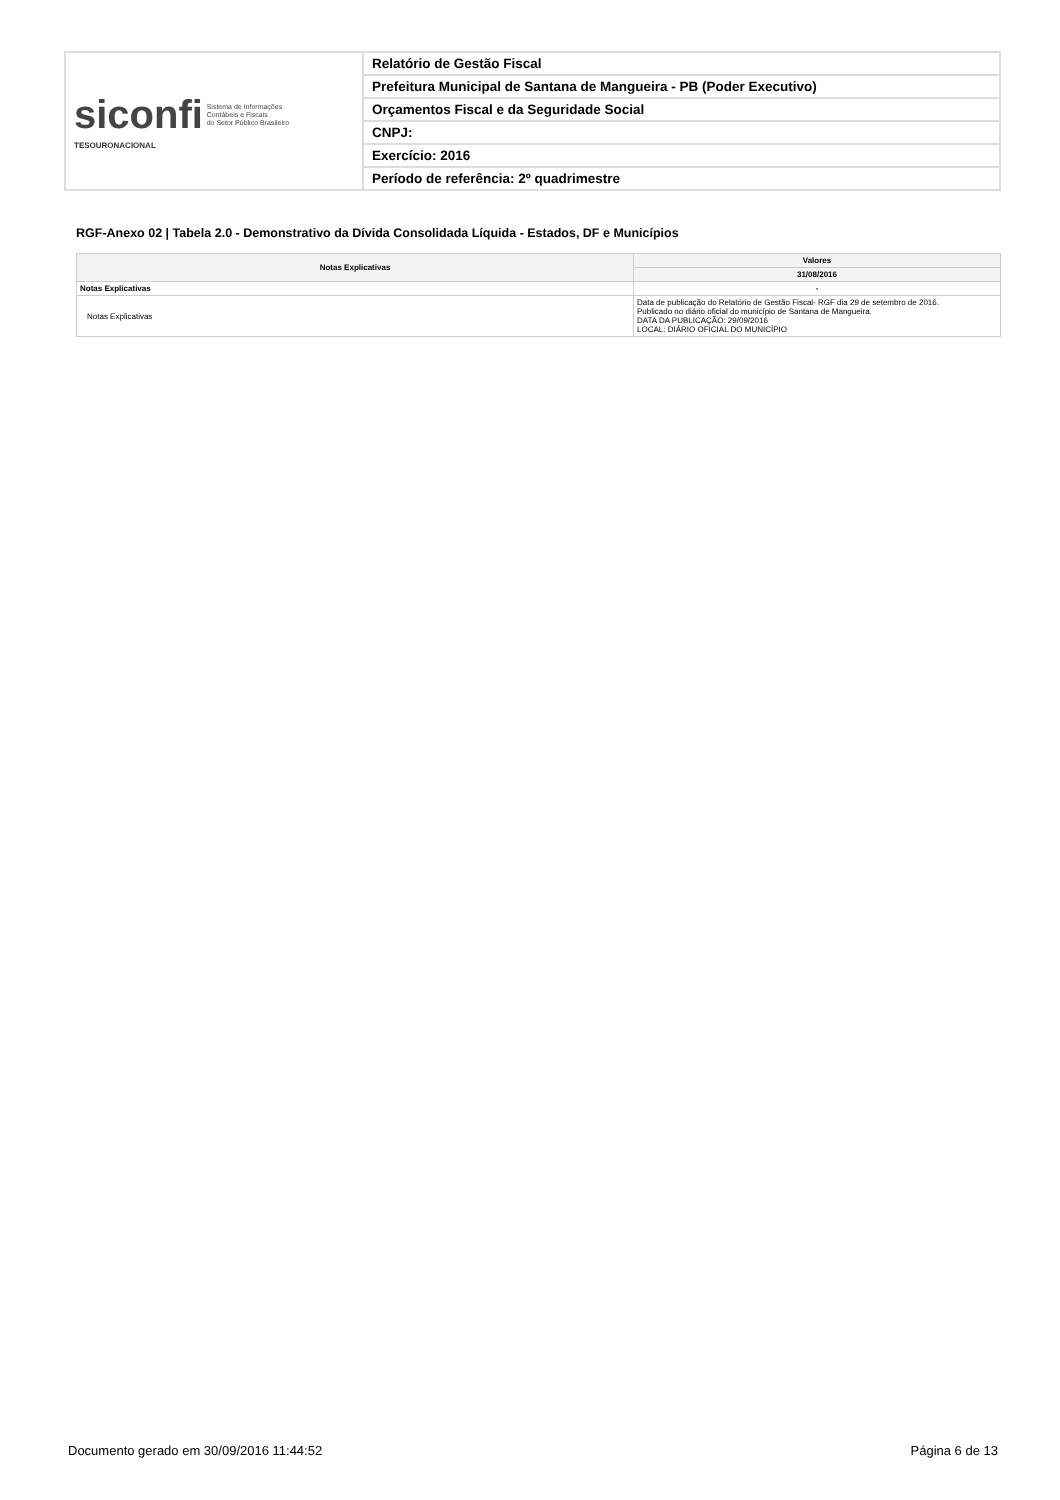| siconfi Sistema de Informações Contábeis e Fiscais do Setor Público Brasileiro TESOURONACIONAL | Relatório de Gestão Fiscal |
| | Prefeitura Municipal de Santana de Mangueira - PB (Poder Executivo) |
| | Orçamentos Fiscal e da Seguridade Social |
| | CNPJ: |
| | Exercício: 2016 |
| | Período de referência: 2º quadrimestre |
RGF-Anexo 02 | Tabela 2.0 - Demonstrativo da Dívida Consolidada Líquida - Estados, DF e Municípios
| Notas Explicativas | Valores |
| --- | --- |
| | 31/08/2016 |
| Notas Explicativas | - |
| Notas Explicativas | Data de publicação do Relatório de Gestão Fiscal- RGF dia 29 de setembro de 2016. Publicado no diário oficial do município de Santana de Mangueira. DATA DA PUBLICAÇÃO: 29/09/2016 LOCAL: DIÁRIO OFICIAL DO MUNICÍPIO |
Documento gerado em 30/09/2016 11:44:52 Página 6 de 13